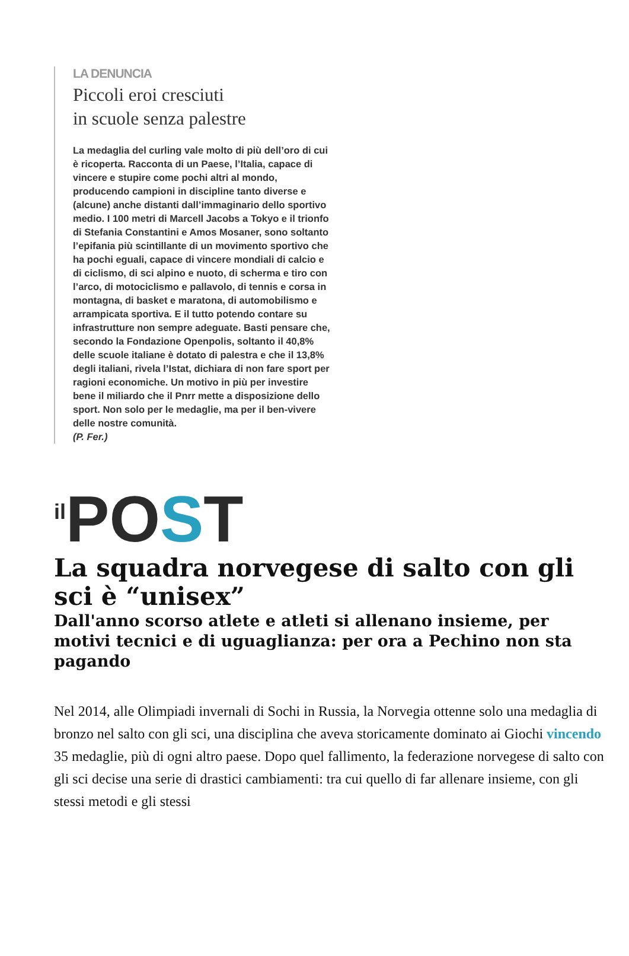LA DENUNCIA
Piccoli eroi cresciuti
in scuole senza palestre
La medaglia del curling vale molto di più dell’oro di cui è ricoperta. Racconta di un Paese, l’Italia, capace di vincere e stupire come pochi altri al mondo, producendo campioni in discipline tanto diverse e (alcune) anche distanti dall’immaginario dello sportivo medio. I 100 metri di Marcell Jacobs a Tokyo e il trionfo di Stefania Constantini e Amos Mosaner, sono soltanto l’epifania più scintillante di un movimento sportivo che ha pochi eguali, capace di vincere mondiali di calcio e di ciclismo, di sci alpino e nuoto, di scherma e tiro con l’arco, di motociclismo e pallavolo, di tennis e corsa in montagna, di basket e maratona, di automobilismo e arrampicata sportiva. E il tutto potendo contare su infrastrutture non sempre adeguate. Basti pensare che, secondo la Fondazione Openpolis, soltanto il 40,8% delle scuole italiane è dotato di palestra e che il 13,8% degli italiani, rivela l’Istat, dichiara di non fare sport per ragioni economiche. Un motivo in più per investire bene il miliardo che il Pnrr mette a disposizione dello sport. Non solo per le medaglie, ma per il ben-vivere delle nostre comunità.
(P. Fer.)
<sup>il</sup>POST
La squadra norvegese di salto con gli sci è “unisex”
Dall'anno scorso atlete e atleti si allenano insieme, per motivi tecnici e di uguaglianza: per ora a Pechino non sta pagando
Nel 2014, alle Olimpiadi invernali di Sochi in Russia, la Norvegia ottenne solo una medaglia di bronzo nel salto con gli sci, una disciplina che aveva storicamente dominato ai Giochi vincendo 35 medaglie, più di ogni altro paese. Dopo quel fallimento, la federazione norvegese di salto con gli sci decise una serie di drastici cambiamenti: tra cui quello di far allenare insieme, con gli stessi metodi e gli stessi